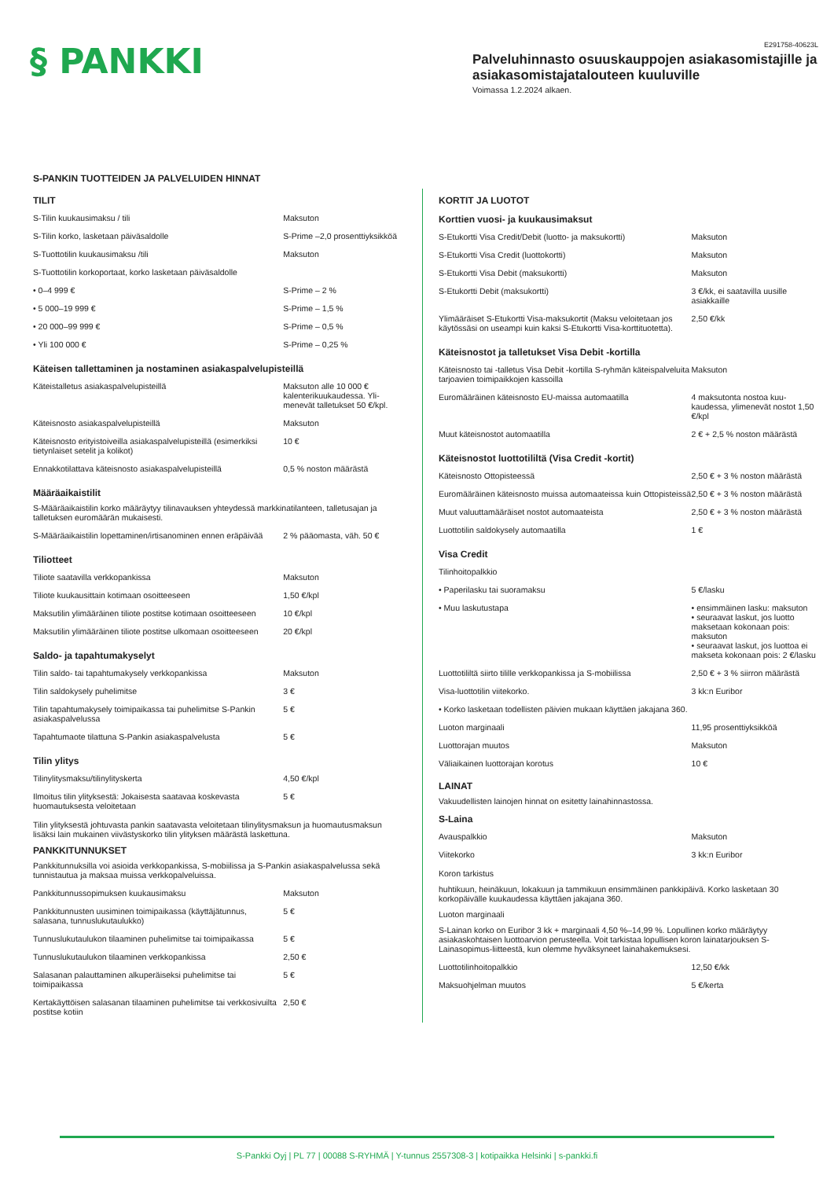§ PANKKI
E291758-40623L
Palveluhinnasto osuuskauppojen asiakasomistajille ja asiakasomistajatalouteen kuuluville
Voimassa 1.2.2024 alkaen.
S-PANKIN TUOTTEIDEN JA PALVELUIDEN HINNAT
TILIT
| S-Tilin kuukausimaksu / tili | Maksuton |
| S-Tilin korko, lasketaan päiväsaldolle | S-Prime –2,0 prosenttiyksikköä |
| S-Tuottotilin kuukausimaksu /tili | Maksuton |
| S-Tuottotilin korkoportaat, korko lasketaan päiväsaldolle | |
| • 0–4 999 € | S-Prime – 2 % |
| • 5 000–19 999 € | S-Prime – 1,5 % |
| • 20 000–99 999 € | S-Prime – 0,5 % |
| • Yli 100 000 € | S-Prime – 0,25 % |
Käteisen tallettaminen ja nostaminen asiakaspalvelupisteillä
| Käteistalletus asiakaspalvelupisteillä | Maksuton alle 10 000 € kalenterikuukaudessa. Yli­menevät talletukset 50 €/kpl. |
| Käteisnosto asiakaspalvelupisteillä | Maksuton |
| Käteisnosto erityistoiveilla asiakaspalvelupisteillä (esimerkiksi tietynlaiset setelit ja kolikot) | 10 € |
| Ennakkotilattava käteisnosto asiakaspalvelupisteillä | 0,5 % noston määrästä |
Määräaikaistilit
S-Määräaikaistilin korko määräytyy tilinavauksen yhteydessä markkinatilanteen, talletusajan ja talletuksen euromäärän mukaisesti.
| S-Määräaikaistilin lopettaminen/irtisanominen ennen eräpäivää | 2 % pääomasta, väh. 50 € |
Tiliotteet
| Tiliote saatavilla verkkopankissa | Maksuton |
| Tiliote kuukausittain kotimaan osoitteeseen | 1,50 €/kpl |
| Maksutilin ylimääräinen tiliote postitse kotimaan osoitteeseen | 10 €/kpl |
| Maksutilin ylimääräinen tiliote postitse ulkomaan osoitteeseen | 20 €/kpl |
Saldo- ja tapahtumakyselyt
| Tilin saldo- tai tapahtumakysely verkkopankissa | Maksuton |
| Tilin saldokysely puhelimitse | 3 € |
| Tilin tapahtumakysely toimipaikassa tai puhelimitse S-Pankin asiakaspalvelussa | 5 € |
| Tapahtumaote tilattuna S-Pankin asiakaspalvelusta | 5 € |
Tilin ylitys
| Tilinylitysmaksu/tilinylityskerta | 4,50 €/kpl |
| Ilmoitus tilin ylityksestä: Jokaisesta saatavaa koskevasta huomautuksesta veloitetaan | 5 € |
Tilin ylityksestä johtuvasta pankin saatavasta veloitetaan tilinylitysmaksun ja huomautusmaksun lisäksi lain mukainen viivästyskorko tilin ylityksen määrästä laskettuna.
PANKKITUNNUKSET
Pankkitunnuksilla voi asioida verkkopankissa, S-mobiilissa ja S-Pankin asiakaspalvelussa sekä tunnistautua ja maksaa muissa verkkopalveluissa.
| Pankkitunnussopimuksen kuukausimaksu | Maksuton |
| Pankkitunnusten uusiminen toimipaikassa (käyttäjätunnus, salasana, tunnuslukutaulukko) | 5 € |
| Tunnuslukutaulukon tilaaminen puhelimitse tai toimipaikassa | 5 € |
| Tunnuslukutaulukon tilaaminen verkkopankissa | 2,50 € |
| Salasanan palauttaminen alkuperäiseksi puhelimitse tai toimipaikassa | 5 € |
| Kertakäyttöisen salasanan tilaaminen puhelimitse tai verkkosivuilta postitse kotiin | 2,50 € |
KORTIT JA LUOTOT
Korttien vuosi- ja kuukausimaksut
| S-Etukortti Visa Credit/Debit (luotto- ja maksukortti) | Maksuton |
| S-Etukortti Visa Credit (luottokortti) | Maksuton |
| S-Etukortti Visa Debit (maksukortti) | Maksuton |
| S-Etukortti Debit (maksukortti) | 3 €/kk, ei saatavilla uusille asiakkaille |
| Ylimääräiset S-Etukortti Visa-maksukortit (Maksu veloitetaan jos käytössäsi on useampi kuin kaksi S-Etukortti Visa-korttituotetta). | 2,50 €/kk |
Käteisnostot ja talletukset Visa Debit -kortilla
| Käteisnosto tai -talletus Visa Debit -kortilla S-ryhmän käteispalveluita tarjoavien toimipaikkojen kassoilla | Maksuton |
| Euromääräinen käteisnosto EU-maissa automaatilla | 4 maksutonta nostoa kuu­kaudessa, ylimenevät nostot 1,50 €/kpl |
| Muut käteisnostot automaatilla | 2 € + 2,5 % noston määrästä |
Käteisnostot luottotililtä (Visa Credit -kortit)
| Käteisnosto Ottopisteessä | 2,50 € + 3 % noston määrästä |
| Euromääräinen käteisnosto muissa automaateissa kuin Ottopisteissä | 2,50 € + 3 % noston määrästä |
| Muut valuuttamääräiset nostot automaateista | 2,50 € + 3 % noston määrästä |
| Luottotilin saldokysely automaatilla | 1 € |
Visa Credit
| Tilinhoitopalkkio | |
| • Paperilasku tai suoramaksu | 5 €/lasku |
| • Muu laskutustapa | • ensimmäinen lasku: maksuton • seuraavat laskut, jos luotto maksetaan kokonaan pois: maksuton • seuraavat laskut, jos luottoa ei makseta kokonaan pois: 2 €/lasku |
| Luottotililtä siirto tilille verkkopankissa ja S-mobiilissa | 2,50 € + 3 % siirron määrästä |
| Visa-luottotilin viitekorko. | 3 kk:n Euribor |
| • Korko lasketaan todellisten päivien mukaan käyttäen jakajana 360. | |
| Luoton marginaali | 11,95 prosenttiyksikköä |
| Luottorajan muutos | Maksuton |
| Väliaikainen luottorajan korotus | 10 € |
LAINAT
Vakuudellisten lainojen hinnat on esitetty lainahinnastossa.
S-Laina
| Avauspalkkio | Maksuton |
| Viitekorko | 3 kk:n Euribor |
Koron tarkistus
huhtikuun, heinäkuun, lokakuun ja tammikuun ensimmäinen pankkipäivä. Korko lasketaan 30 korkopäivälle kuukaudessa käyttäen jakajana 360.
Luoton marginaali
S-Lainan korko on Euribor 3 kk + marginaali 4,50 %–14,99 %. Lopullinen korko määräytyy asiakaskohtaisen luottoarvion perusteella. Voit tarkistaa lopullisen koron lainatarjouksen S-Lainasopimus-liitteestä, kun olemme hyväksyneet lainahakemuksesi.
| Luottotilinhoitopalkkio | 12,50 €/kk |
| Maksuohjelman muutos | 5 €/kerta |
S-Pankki Oyj | PL 77 | 00088 S-RYHMÄ | Y-tunnus 2557308-3 | kotipaikka Helsinki | s-pankki.fi